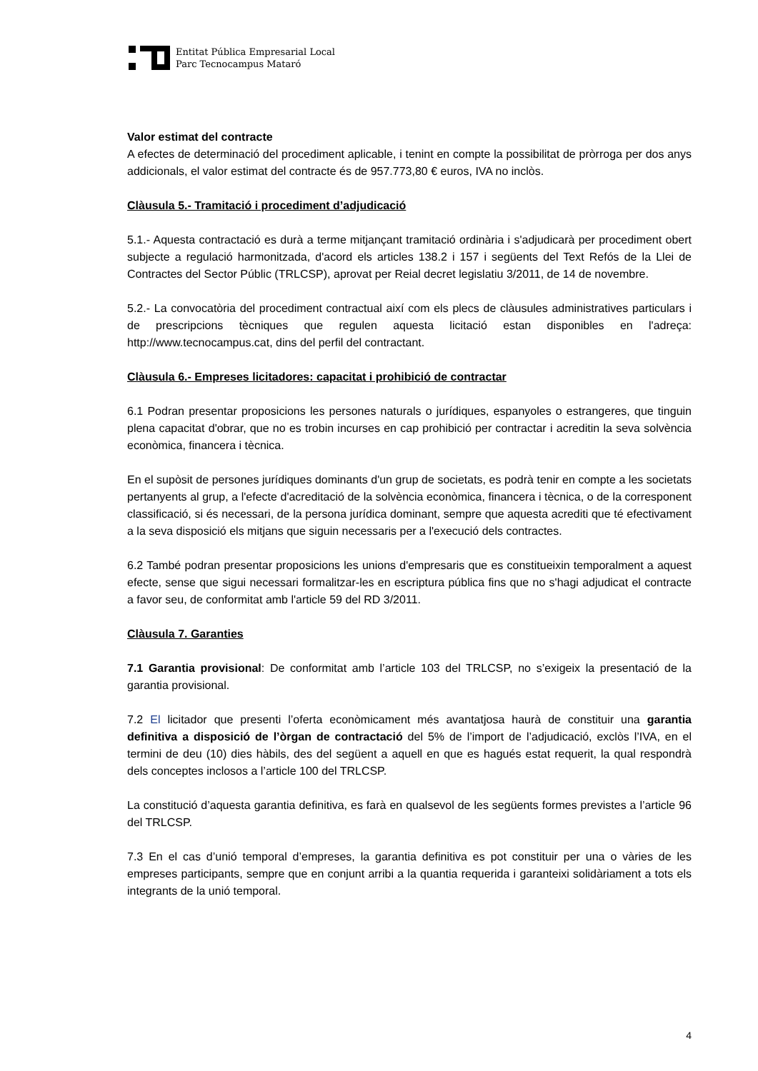Entitat Pública Empresarial Local
Parc Tecnocampus Mataró
Valor estimat del contracte
A efectes de determinació del procediment aplicable, i tenint en compte la possibilitat de pròrroga per dos anys addicionals, el valor estimat del contracte és de 957.773,80 € euros, IVA no inclòs.
Clàusula 5.- Tramitació i procediment d’adjudicació
5.1.- Aquesta contractació es durà a terme mitjançant tramitació ordinària i s'adjudicarà per procediment obert subjecte a regulació harmonitzada, d'acord els articles 138.2 i 157 i següents del Text Refós de la Llei de Contractes del Sector Públic (TRLCSP), aprovat per Reial decret legislatiu 3/2011, de 14 de novembre.
5.2.- La convocatòria del procediment contractual així com els plecs de clàusules administratives particulars i de prescripcions tècniques que regulen aquesta licitació estan disponibles en l'adreça: http://www.tecnocampus.cat, dins del perfil del contractant.
Clàusula 6.- Empreses licitadores: capacitat i prohibició de contractar
6.1 Podran presentar proposicions les persones naturals o jurídiques, espanyoles o estrangeres, que tinguin plena capacitat d'obrar, que no es trobin incurses en cap prohibició per contractar i acreditin la seva solvència econòmica, financera i tècnica.
En el supòsit de persones jurídiques dominants d'un grup de societats, es podrà tenir en compte a les societats pertanyents al grup, a l'efecte d'acreditació de la solvència econòmica, financera i tècnica, o de la corresponent classificació, si és necessari, de la persona jurídica dominant, sempre que aquesta acrediti que té efectivament a la seva disposició els mitjans que siguin necessaris per a l'execució dels contractes.
6.2 També podran presentar proposicions les unions d'empresaris que es constitueixin temporalment a aquest efecte, sense que sigui necessari formalitzar-les en escriptura pública fins que no s'hagi adjudicat el contracte a favor seu, de conformitat amb l'article 59 del RD 3/2011.
Clàusula 7. Garanties
7.1 Garantia provisional: De conformitat amb l’article 103 del TRLCSP, no s’exigeix la presentació de la garantia provisional.
7.2 El licitador que presenti l’oferta econòmicament més avantatjosa haurà de constituir una garantia definitiva a disposició de l’òrgan de contractació del 5% de l’import de l’adjudicació, exclòs l’IVA, en el termini de deu (10) dies hàbils, des del següent a aquell en que es hagués estat requerit, la qual respondrà dels conceptes inclosos a l’article 100 del TRLCSP.
La constitució d’aquesta garantia definitiva, es farà en qualsevol de les següents formes previstes a l’article 96 del TRLCSP.
7.3 En el cas d’unió temporal d’empreses, la garantia definitiva es pot constituir per una o vàries de les empreses participants, sempre que en conjunt arribi a la quantia requerida i garanteixi solidàriament a tots els integrants de la unió temporal.
4